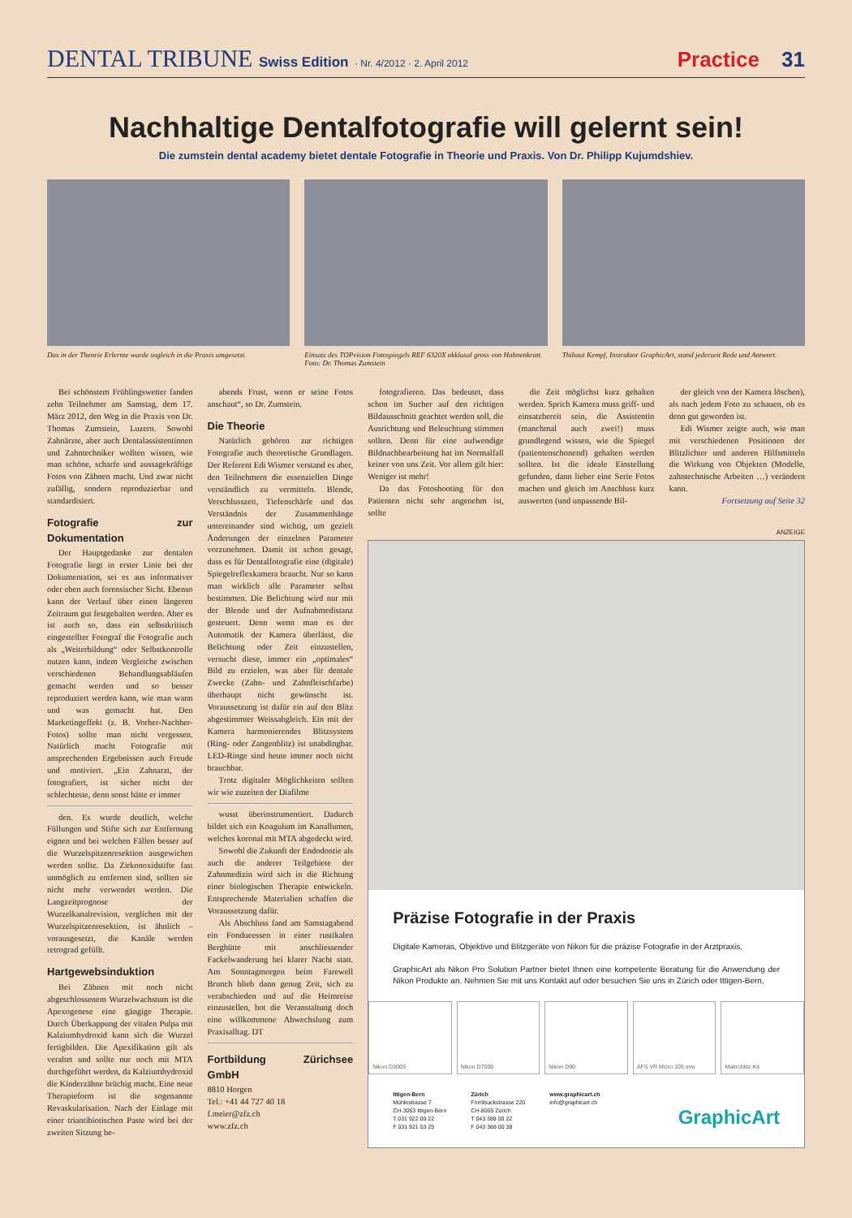DENTAL TRIBUNE Swiss Edition · Nr. 4/2012 · 2. April 2012
Practice 31
Nachhaltige Dentalfotografie will gelernt sein!
Die zumstein dental academy bietet dentale Fotografie in Theorie und Praxis. Von Dr. Philipp Kujumdshiev.
Das in der Theorie Erlernte wurde sogleich in die Praxis umgesetzt.
Einsatz des TOPvision Fotospiegels REF 6320X okklusal gross von Hahnenkratt. Foto: Dr. Thomas Zumstein
Thibaut Kempf, Instruktor GraphicArt, stand jederzeit Rede und Antwort.
Bei schönstem Frühlingswetter fanden zehn Teilnehmer am Samstag, dem 17. März 2012, den Weg in die Praxis von Dr. Thomas Zumstein, Luzern. Sowohl Zahnärzte, aber auch Dentalassistentinnen und Zahntechniker wollten wissen, wie man schöne, scharfe und aussagekräftige Fotos von Zähnen macht. Und zwar nicht zufällig, sondern reproduzierbar und standardisiert.
Fotografie zur Dokumentation
Der Hauptgedanke zur dentalen Fotografie liegt in erster Linie bei der Dokumentation, sei es aus informativer oder eben auch forensischer Sicht. Ebenso kann der Verlauf über einen längeren Zeitraum gut festgehalten werden. Aber es ist auch so, dass ein selbstkritisch eingestellter Fotograf die Fotografie auch als „Weiterbildung“ oder Selbstkontrolle nutzen kann, indem Vergleiche zwischen verschiedenen Behandlungsabläufen gemacht werden und so besser reproduziert werden kann, wie man wann und was gemacht hat. Den Marketingeffekt (z. B. Vorher-Nachher-Fotos) sollte man nicht vergessen. Natürlich macht Fotografie mit ansprechenden Ergebnissen auch Freude und motiviert. „Ein Zahnarzt, der fotografiert, ist sicher nicht der schlechteste, denn sonst hätte er immer
den. Es wurde deutlich, welche Füllungen und Stifte sich zur Entfernung eignen und bei welchen Fällen besser auf die Wurzelspitzenresektion ausgewichen werden sollte. Da Zirkonoxidstifte fast unmöglich zu entfernen sind, sollten sie nicht mehr verwendet werden. Die Langzeitprognose der Wurzelkanalrevision, verglichen mit der Wurzelspitzenresektion, ist ähnlich – vorausgesetzt, die Kanäle werden retrograd gefüllt.
Hartgewebsinduktion
Bei Zähnen mit noch nicht abgeschlossenem Wurzelwachstum ist die Apexogenese eine gängige Therapie. Durch Überkappung der vitalen Pulpa mit Kalziumhydroxid kann sich die Wurzel fertigbilden. Die Apexifikation gilt als veraltet und sollte nur noch mit MTA durchgeführt werden, da Kalziumhydroxid die Kinderzähne brüchig macht. Eine neue Therapieform ist die sogenannte Revaskularisation. Nach der Einlage mit einer triantibiotischen Paste wird bei der zweiten Sitzung be-
abends Frust, wenn er seine Fotos anschaut“, so Dr. Zumstein.
Die Theorie
Natürlich gehören zur richtigen Fotografie auch theoretische Grundlagen. Der Referent Edi Wismer verstand es aber, den Teilnehmern die essenziellen Dinge verständlich zu vermitteln. Blende, Verschlusszeit, Tiefenschärfe und das Verständnis der Zusammenhänge untereinander sind wichtig, um gezielt Änderungen der einzelnen Parameter vorzunehmen. Damit ist schon gesagt, dass es für Dentalfotografie eine (digitale) Spiegelreflexkamera braucht. Nur so kann man wirklich alle Parameter selbst bestimmen. Die Belichtung wird nur mit der Blende und der Aufnahmedistanz gesteuert. Denn wenn man es der Automatik der Kamera überlässt, die Belichtung oder Zeit einzustellen, versucht diese, immer ein „optimales“ Bild zu erzielen, was aber für dentale Zwecke (Zahn- und Zahnfleischfarbe) überhaupt nicht gewünscht ist. Voraussetzung ist dafür ein auf den Blitz abgestimmter Weissabgleich. Ein mit der Kamera harmonierendes Blitzsystem (Ring- oder Zangenblitz) ist unabdingbar. LED-Ringe sind heute immer noch nicht brauchbar.
Trotz digitaler Möglichkeiten sollten wir wie zuzeiten der Diafilme
wusst überinstrumentiert. Dadurch bildet sich ein Koagulum im Kanallumen, welches koronal mit MTA abgedeckt wird.
Sowohl die Zukunft der Endodontie als auch die anderer Teilgebiete der Zahnmedizin wird sich in die Richtung einer biologischen Therapie entwickeln. Entsprechende Materialien schaffen die Voraussetzung dafür.
Als Abschluss fand am Samstagabend ein Fondueessen in einer rustikalen Berghütte mit anschliessender Fackelwanderung bei klarer Nacht statt. Am Sonntagmorgen beim Farewell Brunch blieb dann genug Zeit, sich zu verabschieden und auf die Heimreise einzustellen, bot die Veranstaltung doch eine willkommene Abwechslung zum Praxisalltag. DT
Fortbildung Zürichsee GmbH
8810 Horgen
Tel.: +41 44 727 40 18
f.meier@zfz.ch
www.zfz.ch
fotografieren. Das bedeutet, dass schon im Sucher auf den richtigen Bildausschnitt geachtet werden soll, die Ausrichtung und Beleuchtung stimmen sollten. Denn für eine aufwendige Bildnachbearbeitung hat im Normalfall keiner von uns Zeit. Vor allem gilt hier: Weniger ist mehr!
Da das Fotoshooting für den Patienten nicht sehr angenehm ist, sollte
die Zeit möglichst kurz gehalten werden. Sprich Kamera muss griff- und einsatzbereit sein, die Assistentin (manchmal auch zwei!) muss grundlegend wissen, wie die Spiegel (patientenschonend) gehalten werden sollten. Ist die ideale Einstellung gefunden, dann lieber eine Serie Fotos machen und gleich im Anschluss kurz auswerten (und unpassende Bil-
der gleich von der Kamera löschen), als nach jedem Foto zu schauen, ob es denn gut geworden ist.
Edi Wismer zeigte auch, wie man mit verschiedenen Positionen der Blitzlichter und anderen Hilfsmitteln die Wirkung von Objekten (Modelle, zahntechnische Arbeiten …) verändern kann.
Fortsetzung auf Seite 32
ANZEIGE
Präzise Fotografie in der Praxis
Digitale Kameras, Objektive und Blitzgeräte von Nikon für die präzise Fotografie in der Arztpraxis.
GraphicArt als Nikon Pro Solution Partner bietet Ihnen eine kompetente Beratung für die Anwendung der Nikon Produkte an. Nehmen Sie mit uns Kontakt auf oder besuchen Sie uns in Zürich oder Ittigen-Bern.
Nikon D300S Nikon D7000 Nikon D90 AFS VR Micro 105 mm Makroblitz-Kit
Ittigen-Bern
Mühlestrasse 7
CH-3063 Ittigen-Bern
T 031 922 00 22
F 031 921 53 25
Zürich
Förrlibuckstrasse 220
CH-8005 Zürich
T 043 388 00 22
F 043 388 00 38
www.graphicart.ch
info@graphicart.ch
GraphicArt